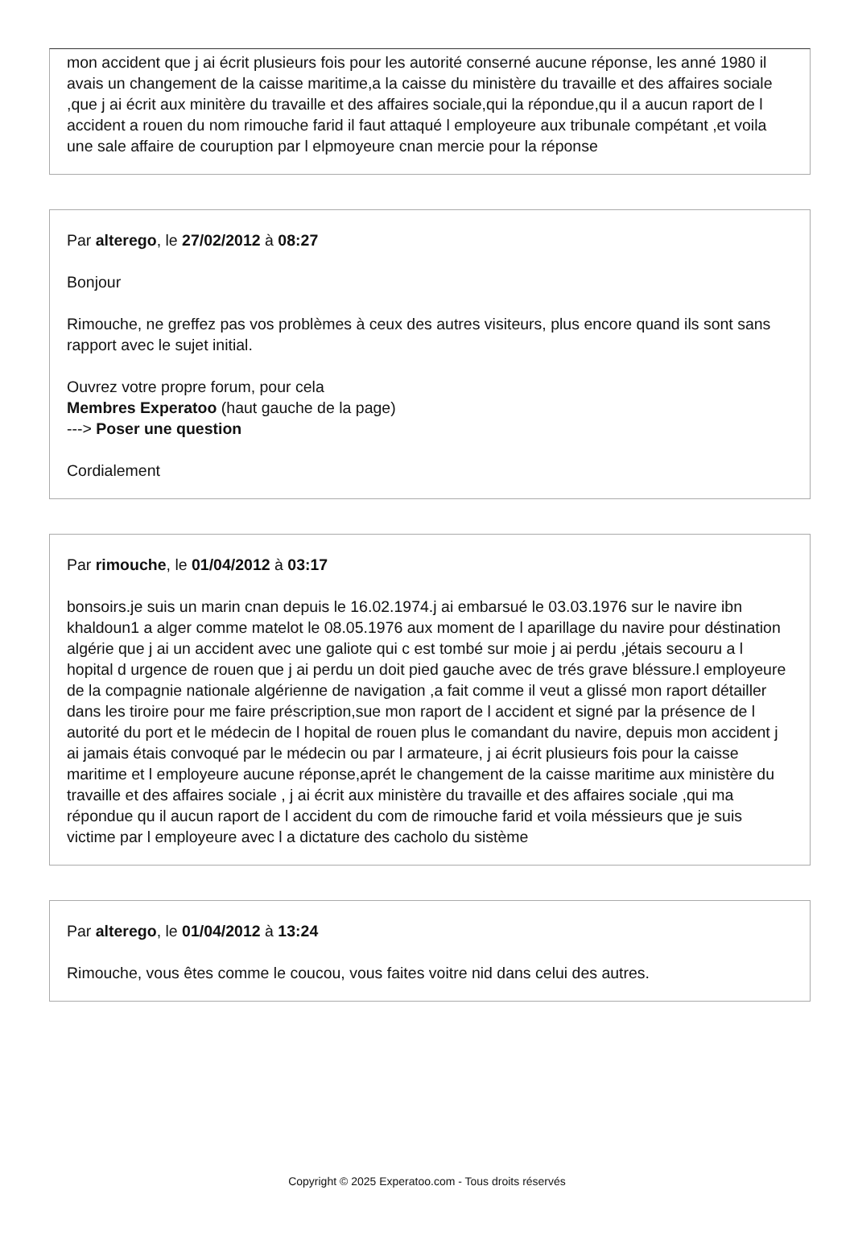mon accident que j ai écrit plusieurs fois pour les autorité conserné aucune réponse, les anné 1980 il avais un changement de la caisse maritime,a la caisse du ministère du travaille et des affaires sociale ,que j ai écrit aux minitère du travaille et des affaires sociale,qui la répondue,qu il a aucun raport de l accident a rouen du nom rimouche farid il faut attaqué l employeure aux tribunale compétant ,et voila une sale affaire de couruption par l elpmoyeure cnan mercie pour la réponse
Par alterego, le 27/02/2012 à 08:27
Bonjour
Rimouche, ne greffez pas vos problèmes à ceux des autres visiteurs, plus encore quand ils sont sans rapport avec le sujet initial.
Ouvrez votre propre forum, pour cela
Membres Experatoo (haut gauche de la page)
---> Poser une question
Cordialement
Par rimouche, le 01/04/2012 à 03:17
bonsoirs.je suis un marin cnan depuis le 16.02.1974.j ai embarsué le 03.03.1976 sur le navire ibn khaldoun1 a alger comme matelot le 08.05.1976 aux moment de l aparillage du navire pour déstination algérie que j ai un accident avec une galiote qui c est tombé sur moie j ai perdu ,jétais secouru a l hopital d urgence de rouen que j ai perdu un doit pied gauche avec de trés grave bléssure.l employeure de la compagnie nationale algérienne de navigation ,a fait comme il veut a glissé mon raport détailler dans les tiroire pour me faire préscription,sue mon raport de l accident et signé par la présence de l autorité du port et le médecin de l hopital de rouen plus le comandant du navire, depuis mon accident j ai jamais étais convoqué par le médecin ou par l armateure, j ai écrit plusieurs fois pour la caisse maritime et l employeure aucune réponse,aprét le changement de la caisse maritime aux ministère du travaille et des affaires sociale , j ai écrit aux ministère du travaille et des affaires sociale ,qui ma répondue qu il aucun raport de l accident du com de rimouche farid et voila méssieurs que je suis victime par l employeure avec l a dictature des cacholo du sistème
Par alterego, le 01/04/2012 à 13:24
Rimouche, vous êtes comme le coucou, vous faites voitre nid dans celui des autres.
Copyright © 2025 Experatoo.com - Tous droits réservés